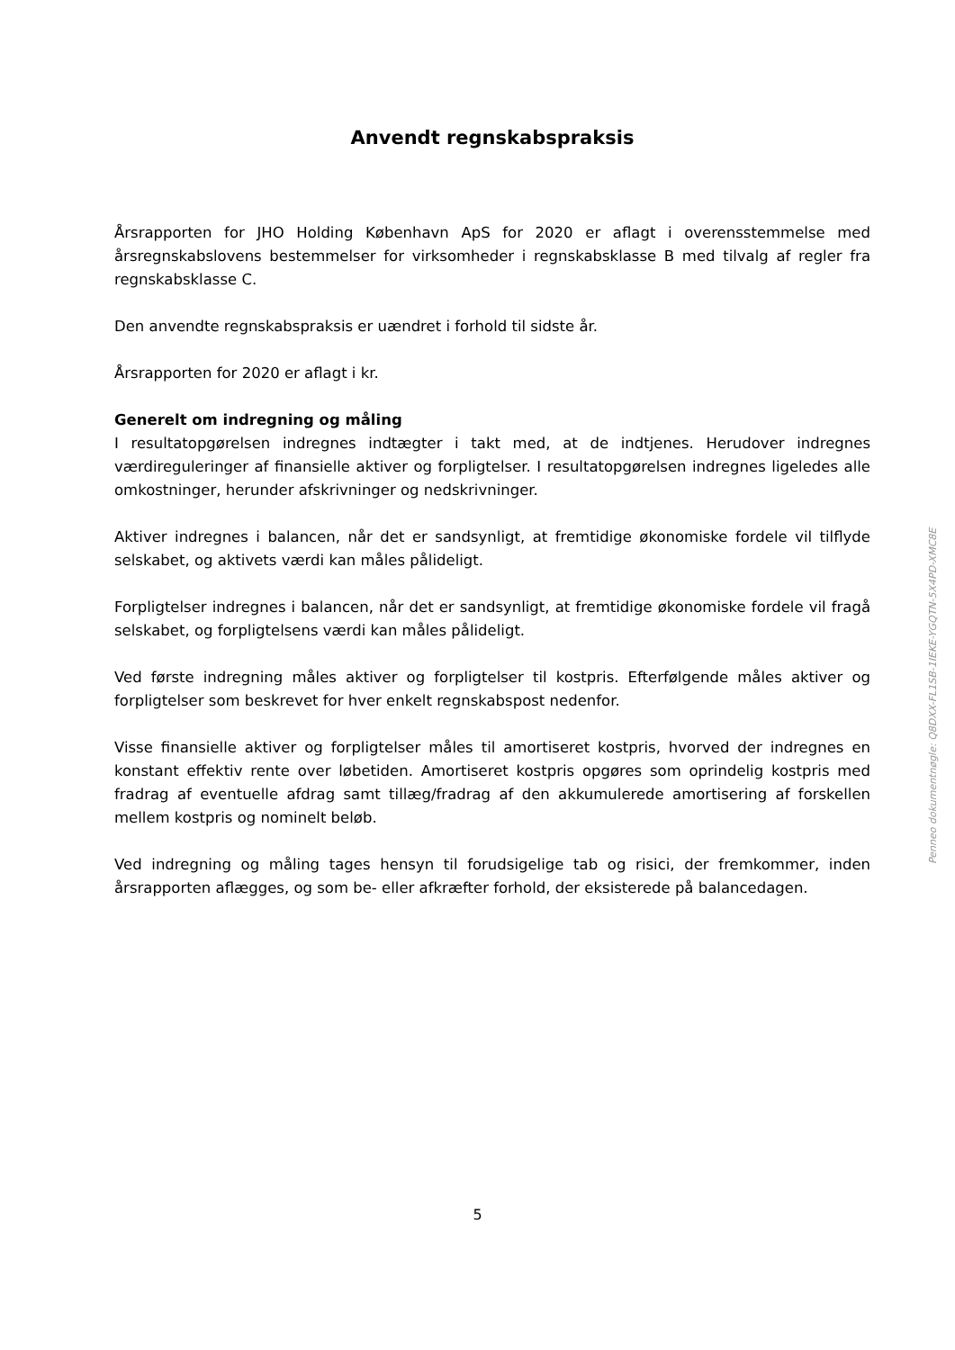Anvendt regnskabspraksis
Årsrapporten for JHO Holding København ApS for 2020 er aflagt i overensstemmelse med årsregnskabslovens bestemmelser for virksomheder i regnskabsklasse B med tilvalg af regler fra regnskabsklasse C.
Den anvendte regnskabspraksis er uændret i forhold til sidste år.
Årsrapporten for 2020 er aflagt i kr.
Generelt om indregning og måling
I resultatopgørelsen indregnes indtægter i takt med, at de indtjenes. Herudover indregnes værdireguleringer af finansielle aktiver og forpligtelser. I resultatopgørelsen indregnes ligeledes alle omkostninger, herunder afskrivninger og nedskrivninger.
Aktiver indregnes i balancen, når det er sandsynligt, at fremtidige økonomiske fordele vil tilflyde selskabet, og aktivets værdi kan måles pålideligt.
Forpligtelser indregnes i balancen, når det er sandsynligt, at fremtidige økonomiske fordele vil fragå selskabet, og forpligtelsens værdi kan måles pålideligt.
Ved første indregning måles aktiver og forpligtelser til kostpris. Efterfølgende måles aktiver og forpligtelser som beskrevet for hver enkelt regnskabspost nedenfor.
Visse finansielle aktiver og forpligtelser måles til amortiseret kostpris, hvorved der indregnes en konstant effektiv rente over løbetiden. Amortiseret kostpris opgøres som oprindelig kostpris med fradrag af eventuelle afdrag samt tillæg/fradrag af den akkumulerede amortisering af forskellen mellem kostpris og nominelt beløb.
Ved indregning og måling tages hensyn til forudsigelige tab og risici, der fremkommer, inden årsrapporten aflægges, og som be- eller afkræfter forhold, der eksisterede på balancedagen.
Penneo dokumentnøgle: Q8DXX-FL1SB-1IEKE-YGQTN-5X4PD-XMC8E
5